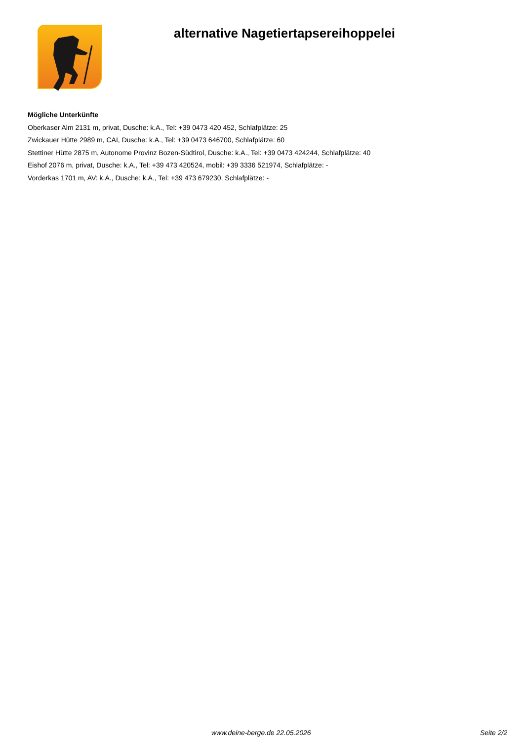alternative Nagetiertapsereihoppelei
Mögliche Unterkünfte
Oberkaser Alm 2131 m, privat, Dusche: k.A., Tel: +39 0473 420 452, Schlafplätze: 25
Zwickauer Hütte 2989 m, CAI, Dusche: k.A., Tel: +39 0473 646700, Schlafplätze: 60
Stettiner Hütte 2875 m, Autonome Provinz Bozen-Südtirol, Dusche: k.A., Tel: +39 0473 424244, Schlafplätze: 40
Eishof 2076 m, privat, Dusche: k.A., Tel: +39 473 420524, mobil: +39 3336 521974, Schlafplätze: -
Vorderkas 1701 m, AV: k.A., Dusche: k.A., Tel: +39 473 679230, Schlafplätze: -
www.deine-berge.de 22.05.2026 Seite 2/2